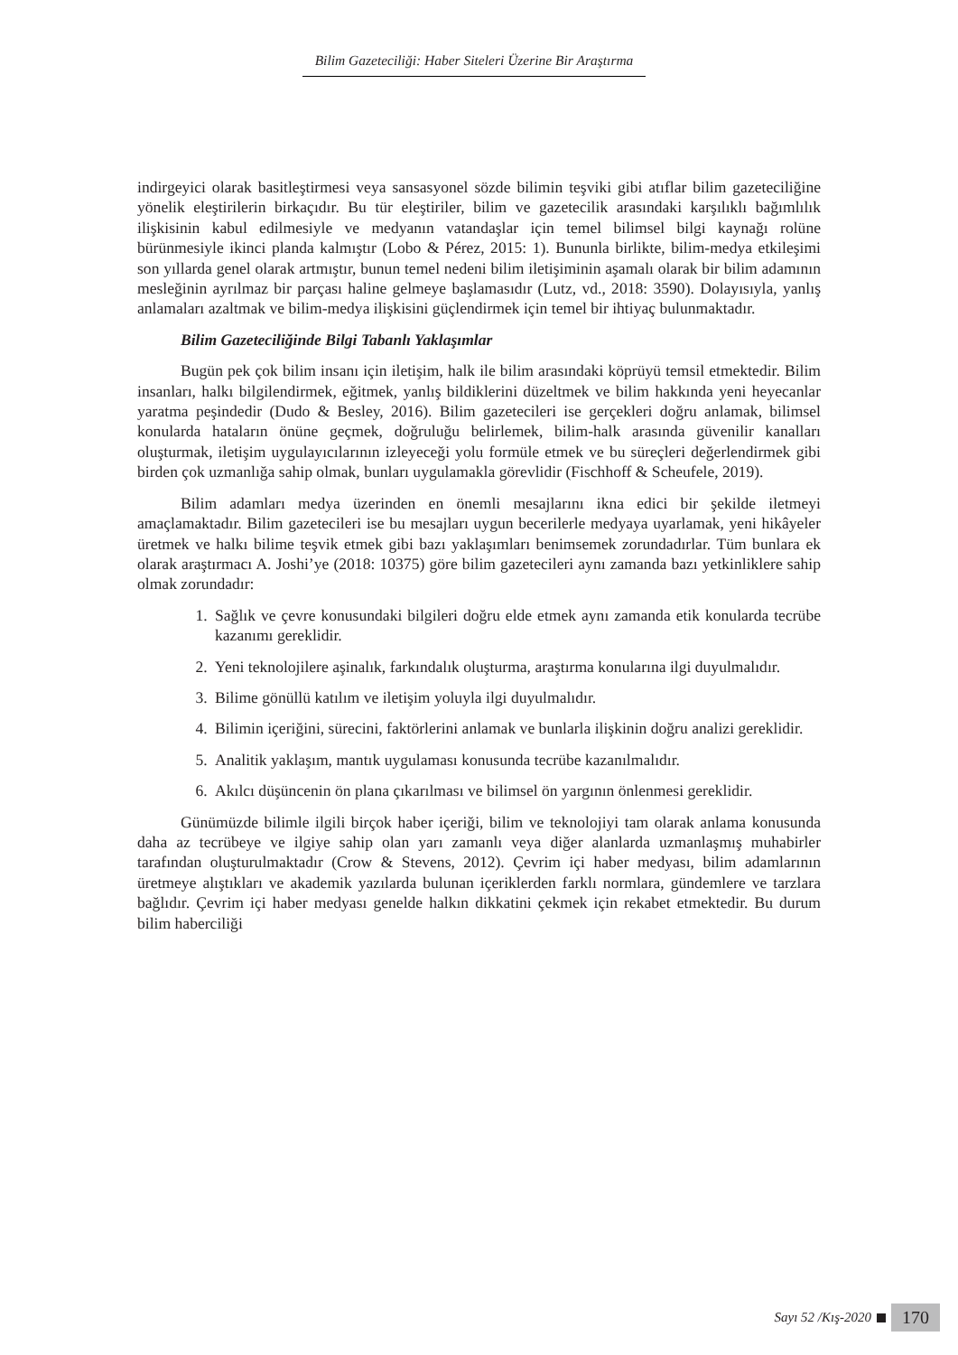Bilim Gazeteciliği: Haber Siteleri Üzerine Bir Araştırma
indirgeyici olarak basitleştirmesi veya sansasyonel sözde bilimin teşviki gibi atıflar bilim gazeteciliğine yönelik eleştirilerin birkaçıdır. Bu tür eleştiriler, bilim ve gazetecilik arasındaki karşılıklı bağımlılık ilişkisinin kabul edilmesiyle ve medyanın vatandaşlar için temel bilimsel bilgi kaynağı rolüne bürünmesiyle ikinci planda kalmıştır (Lobo & Pérez, 2015: 1). Bununla birlikte, bilim-medya etkileşimi son yıllarda genel olarak artmıştır, bunun temel nedeni bilim iletişiminin aşamalı olarak bir bilim adamının mesleğinin ayrılmaz bir parçası haline gelmeye başlamasıdır (Lutz, vd., 2018: 3590). Dolayısıyla, yanlış anlamaları azaltmak ve bilim-medya ilişkisini güçlendirmek için temel bir ihtiyaç bulunmaktadır.
Bilim Gazeteciliğinde Bilgi Tabanlı Yaklaşımlar
Bugün pek çok bilim insanı için iletişim, halk ile bilim arasındaki köprüyü temsil etmektedir. Bilim insanları, halkı bilgilendirmek, eğitmek, yanlış bildiklerini düzeltmek ve bilim hakkında yeni heyecanlar yaratma peşindedir (Dudo & Besley, 2016). Bilim gazetecileri ise gerçekleri doğru anlamak, bilimsel konularda hataların önüne geçmek, doğruluğu belirlemek, bilim-halk arasında güvenilir kanalları oluşturmak, iletişim uygulayıcılarının izleyeceği yolu formüle etmek ve bu süreçleri değerlendirmek gibi birden çok uzmanlığa sahip olmak, bunları uygulamakla görevlidir (Fischhoff & Scheufele, 2019).
Bilim adamları medya üzerinden en önemli mesajlarını ikna edici bir şekilde iletmeyi amaçlamaktadır. Bilim gazetecileri ise bu mesajları uygun becerilerle medyaya uyarlamak, yeni hikâyeler üretmek ve halkı bilime teşvik etmek gibi bazı yaklaşımları benimsemek zorundadırlar. Tüm bunlara ek olarak araştırmacı A. Joshi’ye (2018: 10375) göre bilim gazetecileri aynı zamanda bazı yetkinliklere sahip olmak zorundadır:
1. Sağlık ve çevre konusundaki bilgileri doğru elde etmek aynı zamanda etik konularda tecrübe kazanımı gereklidir.
2. Yeni teknolojilere aşinalık, farkındalık oluşturma, araştırma konularına ilgi duyulmalıdır.
3. Bilime gönüllü katılım ve iletişim yoluyla ilgi duyulmalıdır.
4. Bilimin içeriğini, sürecini, faktörlerini anlamak ve bunlarla ilişkinin doğru analizi gereklidir.
5. Analitik yaklaşım, mantık uygulaması konusunda tecrübe kazanılmalıdır.
6. Akılcı düşüncenin ön plana çıkarılması ve bilimsel ön yargının önlenmesi gereklidir.
Günümüzde bilimle ilgili birçok haber içeriği, bilim ve teknolojiyi tam olarak anlama konusunda daha az tecrübeye ve ilgiye sahip olan yarı zamanlı veya diğer alanlarda uzmanlaşmış muhabirler tarafından oluşturulmaktadır (Crow & Stevens, 2012). Çevrim içi haber medyası, bilim adamlarının üretmeye alıştıkları ve akademik yazılarda bulunan içeriklerden farklı normlara, gündemlere ve tarzlara bağlıdır. Çevrim içi haber medyası genelde halkın dikkatini çekmek için rekabet etmektedir. Bu durum bilim haberciliği
Sayı 52 /Kış-2020 170